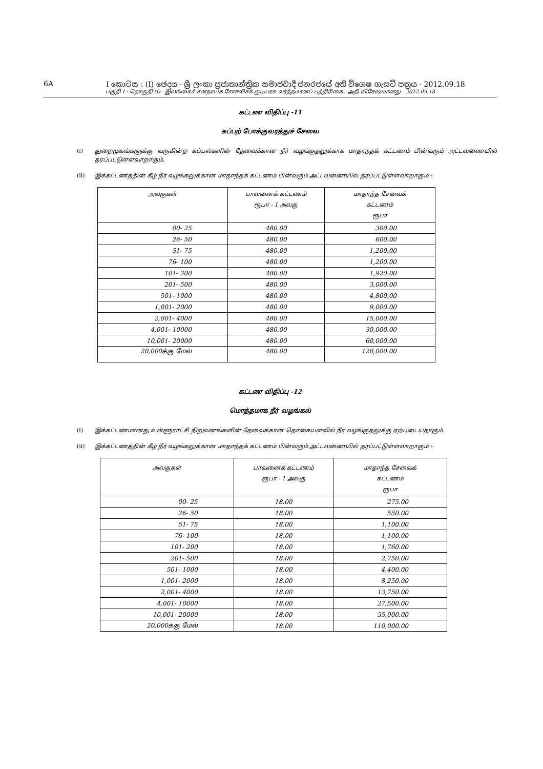6A I කොටස : (I) ඡෙදය - ශ්‍රී ලංකා ප්‍රජාතාන්ත්‍රික සමාජවාදී ජනරජයේ අති විශෙෂ ගැසට් පත්‍රය - 2012.09.18
பகுதி I : தொகுதி (I) - இலங்கைச் சனநாயக சோசலிசக் குடியரசு வர்த்தமானப் பத்திரிகை - அதி விசேஷமானது - 2012.09.18
கட்டண விதிப்பு -11
கப்பற் போக்குவரத்துச் சேவை
(i) துறைமுகங்களுக்கு வருகின்ற கப்பல்களின் தேவைக்கான நீர் வழங்குதலுக்காக மாதாந்தக் கட்டணம் பின்வரும் அட்டவணையில் தரப்பட்டுள்ளவாறாகும்.
(ii) இக்கட்டணத்தின் கீழ் நீர் வழங்கலுக்கான மாதாந்தக் கட்டணம் பின்வரும் அட்டவணையில் தரப்பட்டுள்ளவாறாகும் :-
| அலகுகள் | பாவனைக் கட்டணம் ரூபா - 1 அலகு | மாதாந்த சேவைக் கட்டணம் ரூபா |
| --- | --- | --- |
| 00- 25 | 480.00 | 300.00 |
| 26- 50 | 480.00 | 600.00 |
| 51- 75 | 480.00 | 1,200.00 |
| 76- 100 | 480.00 | 1,200.00 |
| 101- 200 | 480.00 | 1,920.00 |
| 201- 500 | 480.00 | 3,000.00 |
| 501- 1000 | 480.00 | 4,800.00 |
| 1,001- 2000 | 480.00 | 9,000.00 |
| 2,001- 4000 | 480.00 | 15,000.00 |
| 4,001- 10000 | 480.00 | 30,000.00 |
| 10,001- 20000 | 480.00 | 60,000.00 |
| 20,000க்கு மேல் | 480.00 | 120,000.00 |
கட்டண விதிப்பு -12
மொத்தமாக நீர் வழங்கல்
(i) இக்கட்டணமானது உள்ளூராட்சி நிறுவனங்களின் தேவைக்கான தொகையளவில் நீர் வழங்குதலுக்கு ஏற்புடையதாகும்.
(ii) இக்கட்டணத்தின் கீழ் நீர் வழங்கலுக்கான மாதாந்தக் கட்டணம் பின்வரும் அட்டவணையில் தரப்பட்டுள்ளவாறாகும் :-
| அலகுகள் | பாவனைக் கட்டணம் ரூபா - 1 அலகு | மாதாந்த சேவைக் கட்டணம் ரூபா |
| --- | --- | --- |
| 00- 25 | 18.00 | 275.00 |
| 26- 50 | 18.00 | 550.00 |
| 51- 75 | 18.00 | 1,100.00 |
| 76- 100 | 18.00 | 1,100.00 |
| 101- 200 | 18.00 | 1,760.00 |
| 201- 500 | 18.00 | 2,750.00 |
| 501- 1000 | 18.00 | 4,400.00 |
| 1,001- 2000 | 18.00 | 8,250.00 |
| 2,001- 4000 | 18.00 | 13,750.00 |
| 4,001- 10000 | 18.00 | 27,500.00 |
| 10,001- 20000 | 18.00 | 55,000.00 |
| 20,000க்கு மேல் | 18.00 | 110,000.00 |